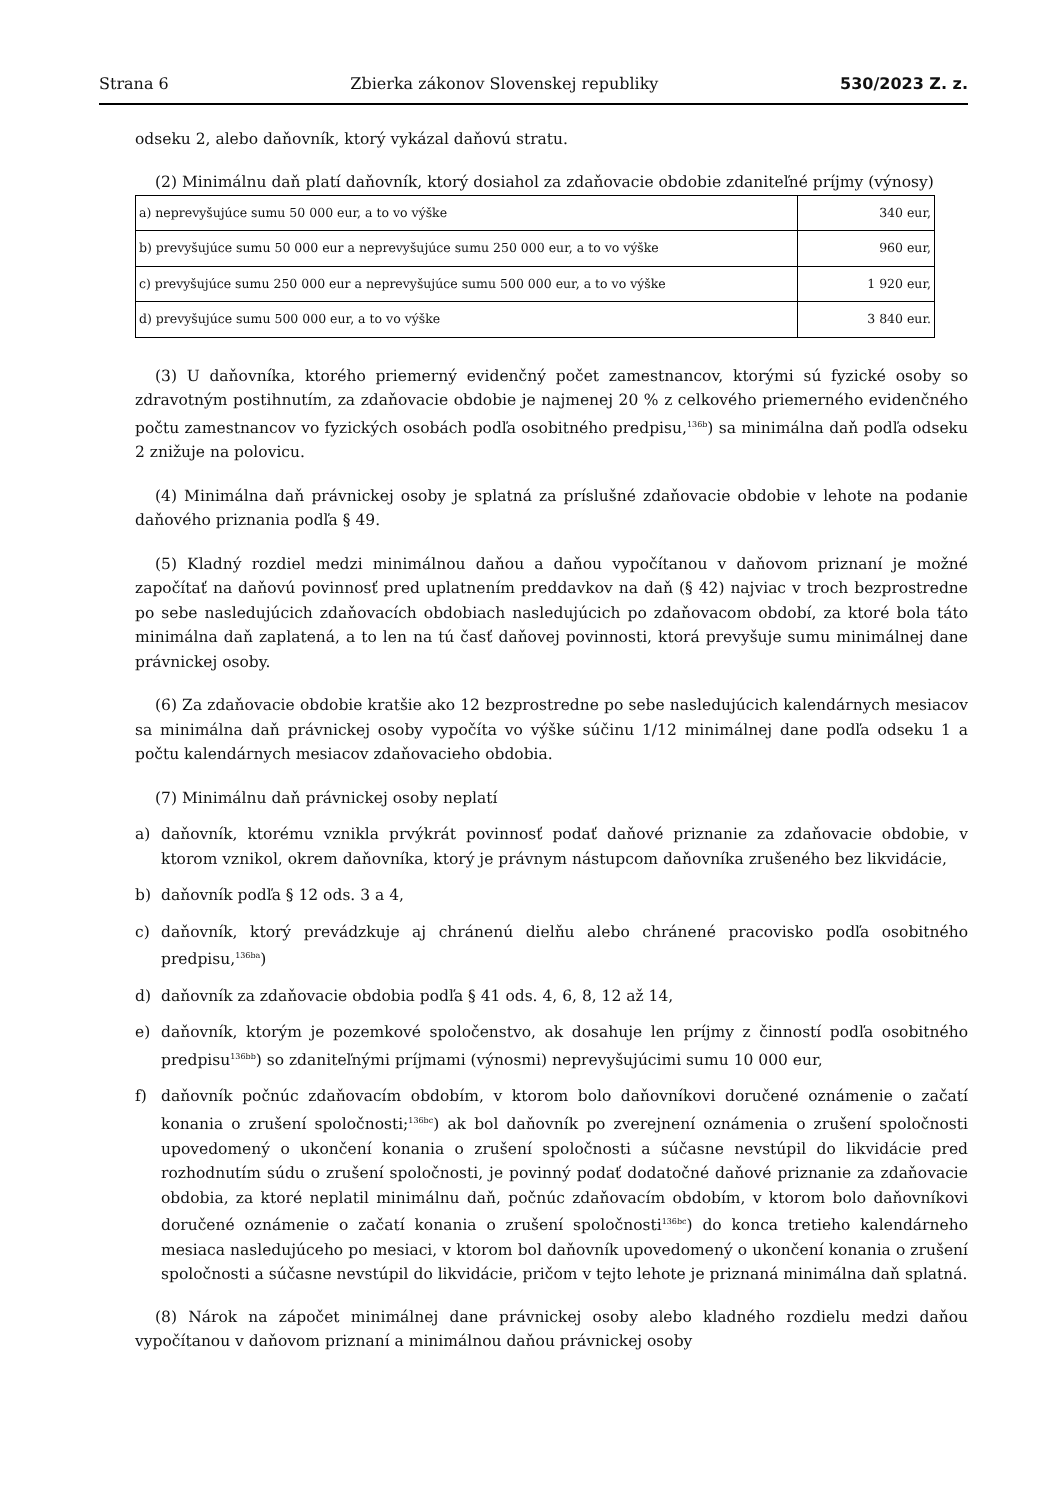Strana 6 Zbierka zákonov Slovenskej republiky 530/2023 Z. z.
odseku 2, alebo daňovník, ktorý vykázal daňovú stratu.
(2) Minimálnu daň platí daňovník, ktorý dosiahol za zdaňovacie obdobie zdaniteľné príjmy (výnosy)
| a) neprevyšujúce sumu 50 000 eur, a to vo výške | 340 eur, |
| b) prevyšujúce sumu 50 000 eur a neprevyšujúce sumu 250 000 eur, a to vo výške | 960 eur, |
| c) prevyšujúce sumu 250 000 eur a neprevyšujúce sumu 500 000 eur, a to vo výške | 1 920 eur, |
| d) prevyšujúce sumu 500 000 eur, a to vo výške | 3 840 eur. |
(3) U daňovníka, ktorého priemerný evidenčný počet zamestnancov, ktorými sú fyzické osoby so zdravotným postihnutím, za zdaňovacie obdobie je najmenej 20 % z celkového priemerného evidenčného počtu zamestnancov vo fyzických osobách podľa osobitného predpisu,<sup>136b</sup>) sa minimálna daň podľa odseku 2 znižuje na polovicu.
(4) Minimálna daň právnickej osoby je splatná za príslušné zdaňovacie obdobie v lehote na podanie daňového priznania podľa § 49.
(5) Kladný rozdiel medzi minimálnou daňou a daňou vypočítanou v daňovom priznaní je možné započítať na daňovú povinnosť pred uplatnením preddavkov na daň (§ 42) najviac v troch bezprostredne po sebe nasledujúcich zdaňovacích obdobiach nasledujúcich po zdaňovacom období, za ktoré bola táto minimálna daň zaplatená, a to len na tú časť daňovej povinnosti, ktorá prevyšuje sumu minimálnej dane právnickej osoby.
(6) Za zdaňovacie obdobie kratšie ako 12 bezprostredne po sebe nasledujúcich kalendárnych mesiacov sa minimálna daň právnickej osoby vypočíta vo výške súčinu 1/12 minimálnej dane podľa odseku 1 a počtu kalendárnych mesiacov zdaňovacieho obdobia.
(7) Minimálnu daň právnickej osoby neplatí
a) daňovník, ktorému vznikla prvýkrát povinnosť podať daňové priznanie za zdaňovacie obdobie, v ktorom vznikol, okrem daňovníka, ktorý je právnym nástupcom daňovníka zrušeného bez likvidácie,
b) daňovník podľa § 12 ods. 3 a 4,
c) daňovník, ktorý prevádzkuje aj chránenú dielňu alebo chránené pracovisko podľa osobitného predpisu,<sup>136ba</sup>)
d) daňovník za zdaňovacie obdobia podľa § 41 ods. 4, 6, 8, 12 až 14,
e) daňovník, ktorým je pozemkové spoločenstvo, ak dosahuje len príjmy z činností podľa osobitného predpisu<sup>136bb</sup>) so zdaniteľnými príjmami (výnosmi) neprevyšujúcimi sumu 10 000 eur,
f) daňovník počnúc zdaňovacím obdobím, v ktorom bolo daňovníkovi doručené oznámenie o začatí konania o zrušení spoločnosti;<sup>136bc</sup>) ak bol daňovník po zverejnení oznámenia o zrušení spoločnosti upovedomený o ukončení konania o zrušení spoločnosti a súčasne nevstúpil do likvidácie pred rozhodnutím súdu o zrušení spoločnosti, je povinný podať dodatočné daňové priznanie za zdaňovacie obdobia, za ktoré neplatil minimálnu daň, počnúc zdaňovacím obdobím, v ktorom bolo daňovníkovi doručené oznámenie o začatí konania o zrušení spoločnosti<sup>136bc</sup>) do konca tretieho kalendárneho mesiaca nasledujúceho po mesiaci, v ktorom bol daňovník upovedomený o ukončení konania o zrušení spoločnosti a súčasne nevstúpil do likvidácie, pričom v tejto lehote je priznaná minimálna daň splatná.
(8) Nárok na zápočet minimálnej dane právnickej osoby alebo kladného rozdielu medzi daňou vypočítanou v daňovom priznaní a minimálnou daňou právnickej osoby